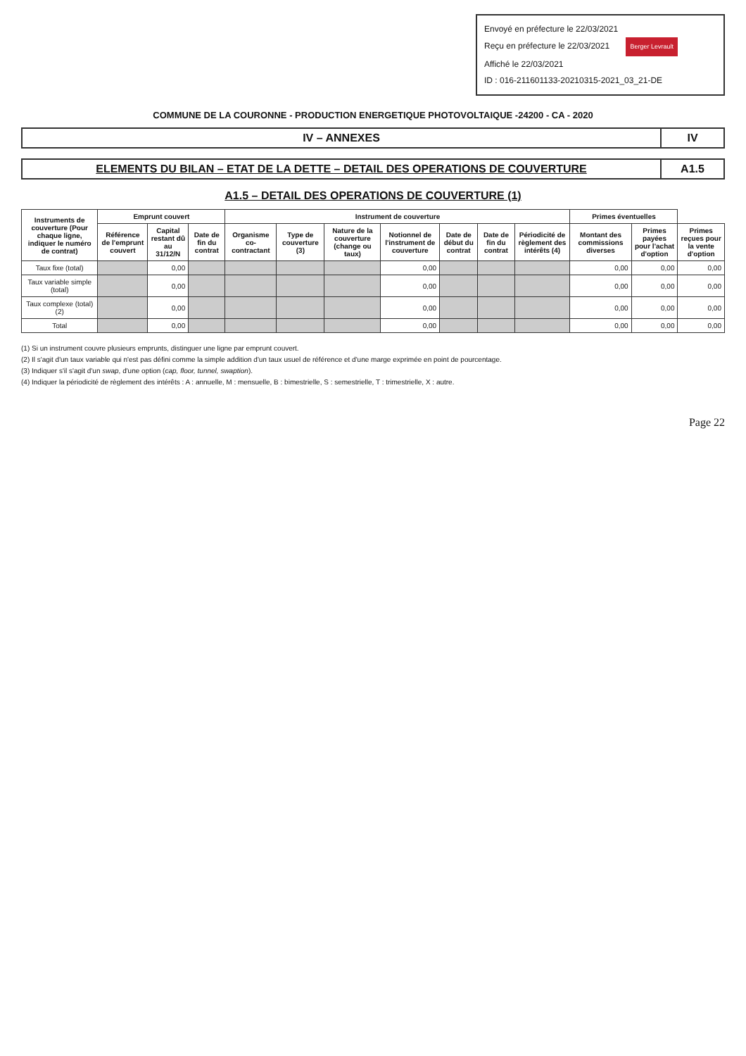Envoyé en préfecture le 22/03/2021
Reçu en préfecture le 22/03/2021 Berger Levrault
Affiché le 22/03/2021
ID : 016-211601133-20210315-2021_03_21-DE
COMMUNE DE LA COURONNE - PRODUCTION ENERGETIQUE PHOTOVOLTAIQUE -24200 - CA - 2020
IV – ANNEXES IV
ELEMENTS DU BILAN – ETAT DE LA DETTE – DETAIL DES OPERATIONS DE COUVERTURE
A1.5
A1.5 – DETAIL DES OPERATIONS DE COUVERTURE (1)
| Instruments de couverture (Pour chaque ligne, indiquer le numéro de contrat) | Emprunt couvert | | | Instrument de couverture | | | | | | | Primes éventuelles | | |
| --- | --- | --- | --- | --- | --- | --- | --- | --- | --- | --- | --- | --- | --- |
| | Référence de l'emprunt couvert | Capital restant dû au 31/12/N | Date de fin du contrat | Organisme co-contractant | Type de couverture (3) | Nature de la couverture (change ou taux) | Notionnel de l'instrument de couverture | Date de début du contrat | Date de fin du contrat | Périodicité de règlement des intérêts (4) | Montant des commissions diverses | Primes payées pour l'achat d'option | Primes reçues pour la vente d'option |
| Taux fixe (total) | | 0,00 | | | | | 0,00 | | | | 0,00 | 0,00 | 0,00 |
| Taux variable simple (total) | | 0,00 | | | | | 0,00 | | | | 0,00 | 0,00 | 0,00 |
| Taux complexe (total) (2) | | 0,00 | | | | | 0,00 | | | | 0,00 | 0,00 | 0,00 |
| Total | | 0,00 | | | | | 0,00 | | | | 0,00 | 0,00 | 0,00 |
(1) Si un instrument couvre plusieurs emprunts, distinguer une ligne par emprunt couvert.
(2) Il s'agit d'un taux variable qui n'est pas défini comme la simple addition d'un taux usuel de référence et d'une marge exprimée en point de pourcentage.
(3) Indiquer s'il s'agit d'un swap, d'une option (cap, floor, tunnel, swaption).
(4) Indiquer la périodicité de règlement des intérêts : A : annuelle, M : mensuelle, B : bimestrielle, S : semestrielle, T : trimestrielle, X : autre.
Page 22